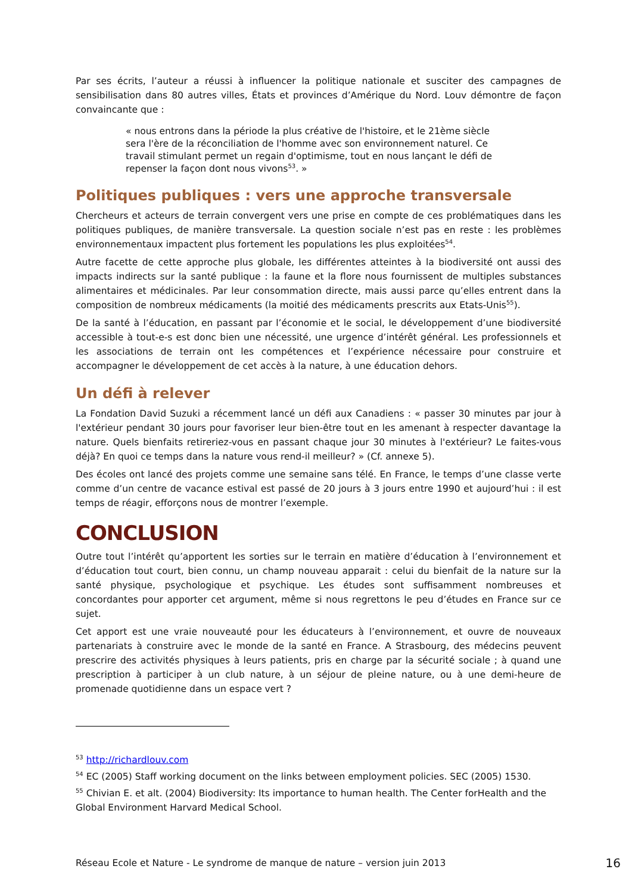Par ses écrits, l’auteur a réussi à influencer la politique nationale et susciter des campagnes de sensibilisation dans 80 autres villes, États et provinces d’Amérique du Nord. Louv démontre de façon convaincante que :
« nous entrons dans la période la plus créative de l'histoire, et le 21ème siècle sera l'ère de la réconciliation de l'homme avec son environnement naturel. Ce travail stimulant permet un regain d'optimisme, tout en nous lançant le défi de repenser la façon dont nous vivons<sup>53</sup>. »
Politiques publiques : vers une approche transversale
Chercheurs et acteurs de terrain convergent vers une prise en compte de ces problématiques dans les politiques publiques, de manière transversale. La question sociale n’est pas en reste : les problèmes environnementaux impactent plus fortement les populations les plus exploitées<sup>54</sup>.
Autre facette de cette approche plus globale, les différentes atteintes à la biodiversité ont aussi des impacts indirects sur la santé publique : la faune et la flore nous fournissent de multiples substances alimentaires et médicinales. Par leur consommation directe, mais aussi parce qu’elles entrent dans la composition de nombreux médicaments (la moitié des médicaments prescrits aux Etats-Unis<sup>55</sup>).
De la santé à l’éducation, en passant par l’économie et le social, le développement d’une biodiversité accessible à tout-e-s est donc bien une nécessité, une urgence d’intérêt général. Les professionnels et les associations de terrain ont les compétences et l’expérience nécessaire pour construire et accompagner le développement de cet accès à la nature, à une éducation dehors.
Un défi à relever
La Fondation David Suzuki a récemment lancé un défi aux Canadiens : « passer 30 minutes par jour à l'extérieur pendant 30 jours pour favoriser leur bien-être tout en les amenant à respecter davantage la nature. Quels bienfaits retireriez-vous en passant chaque jour 30 minutes à l'extérieur? Le faites-vous déjà? En quoi ce temps dans la nature vous rend-il meilleur? » (Cf. annexe 5).
Des écoles ont lancé des projets comme une semaine sans télé. En France, le temps d’une classe verte comme d’un centre de vacance estival est passé de 20 jours à 3 jours entre 1990 et aujourd’hui : il est temps de réagir, efforçons nous de montrer l’exemple.
CONCLUSION
Outre tout l’intérêt qu’apportent les sorties sur le terrain en matière d’éducation à l’environnement et d’éducation tout court, bien connu, un champ nouveau apparait : celui du bienfait de la nature sur la santé physique, psychologique et psychique. Les études sont suffisamment nombreuses et concordantes pour apporter cet argument, même si nous regrettons le peu d’études en France sur ce sujet.
Cet apport est une vraie nouveauté pour les éducateurs à l’environnement, et ouvre de nouveaux partenariats à construire avec le monde de la santé en France. A Strasbourg, des médecins peuvent prescrire des activités physiques à leurs patients, pris en charge par la sécurité sociale ; à quand une prescription à participer à un club nature, à un séjour de pleine nature, ou à une demi-heure de promenade quotidienne dans un espace vert ?
<sup>53</sup> http://richardlouv.com
<sup>54</sup> EC (2005) Staff working document on the links between employment policies. SEC (2005) 1530.
<sup>55</sup> Chivian E. et alt. (2004) Biodiversity: Its importance to human health. The Center forHealth and the Global Environment Harvard Medical School.
Réseau Ecole et Nature - Le syndrome de manque de nature – version juin 2013 16